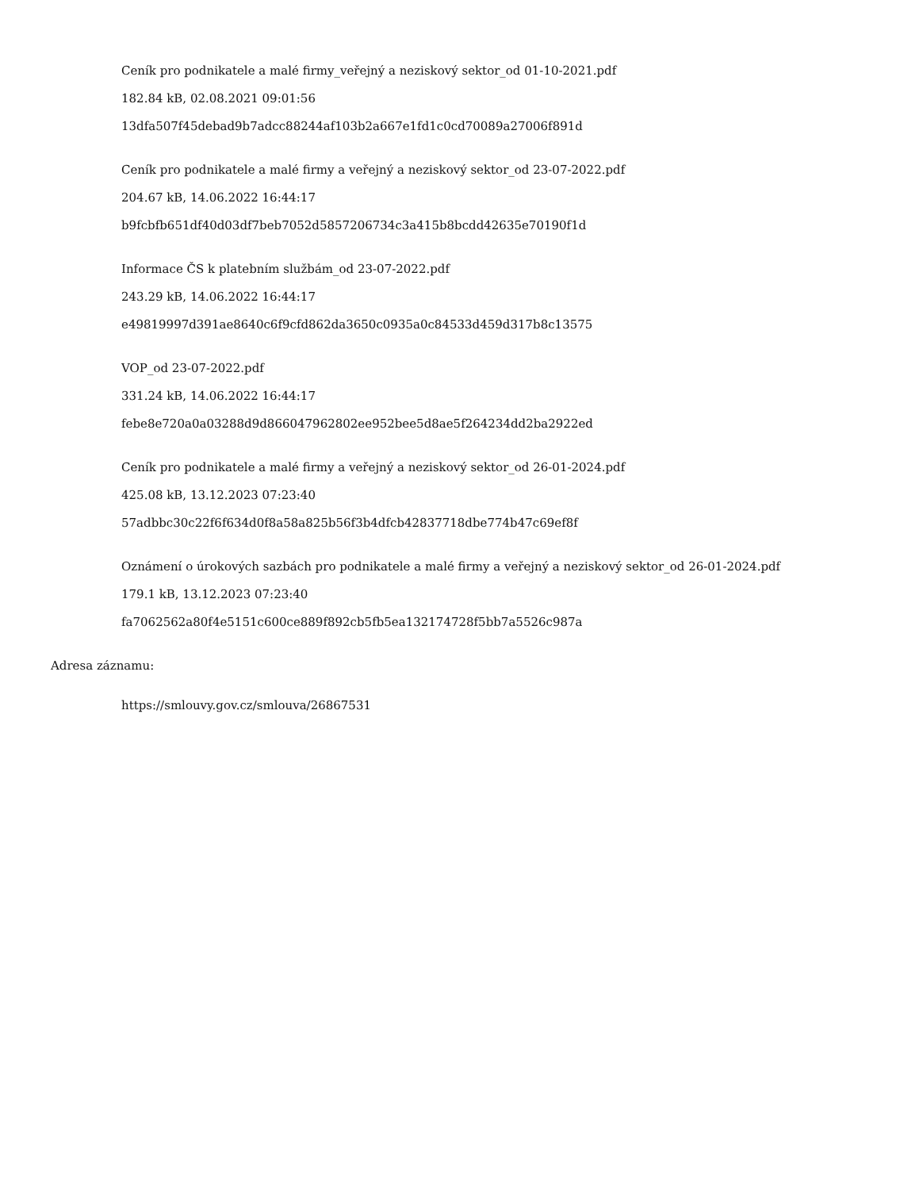Ceník pro podnikatele a malé firmy_veřejný a neziskový sektor_od 01-10-2021.pdf
182.84 kB, 02.08.2021 09:01:56
13dfa507f45debad9b7adcc88244af103b2a667e1fd1c0cd70089a27006f891d
Ceník pro podnikatele a malé firmy a veřejný a neziskový sektor_od 23-07-2022.pdf
204.67 kB, 14.06.2022 16:44:17
b9fcbfb651df40d03df7beb7052d5857206734c3a415b8bcdd42635e70190f1d
Informace ČS k platebním službám_od 23-07-2022.pdf
243.29 kB, 14.06.2022 16:44:17
e49819997d391ae8640c6f9cfd862da3650c0935a0c84533d459d317b8c13575
VOP_od 23-07-2022.pdf
331.24 kB, 14.06.2022 16:44:17
febe8e720a0a03288d9d866047962802ee952bee5d8ae5f264234dd2ba2922ed
Ceník pro podnikatele a malé firmy a veřejný a neziskový sektor_od 26-01-2024.pdf
425.08 kB, 13.12.2023 07:23:40
57adbbc30c22f6f634d0f8a58a825b56f3b4dfcb42837718dbe774b47c69ef8f
Oznámení o úrokových sazbách pro podnikatele a malé firmy a veřejný a neziskový sektor_od 26-01-2024.pdf
179.1 kB, 13.12.2023 07:23:40
fa7062562a80f4e5151c600ce889f892cb5fb5ea132174728f5bb7a5526c987a
Adresa záznamu:
https://smlouvy.gov.cz/smlouva/26867531